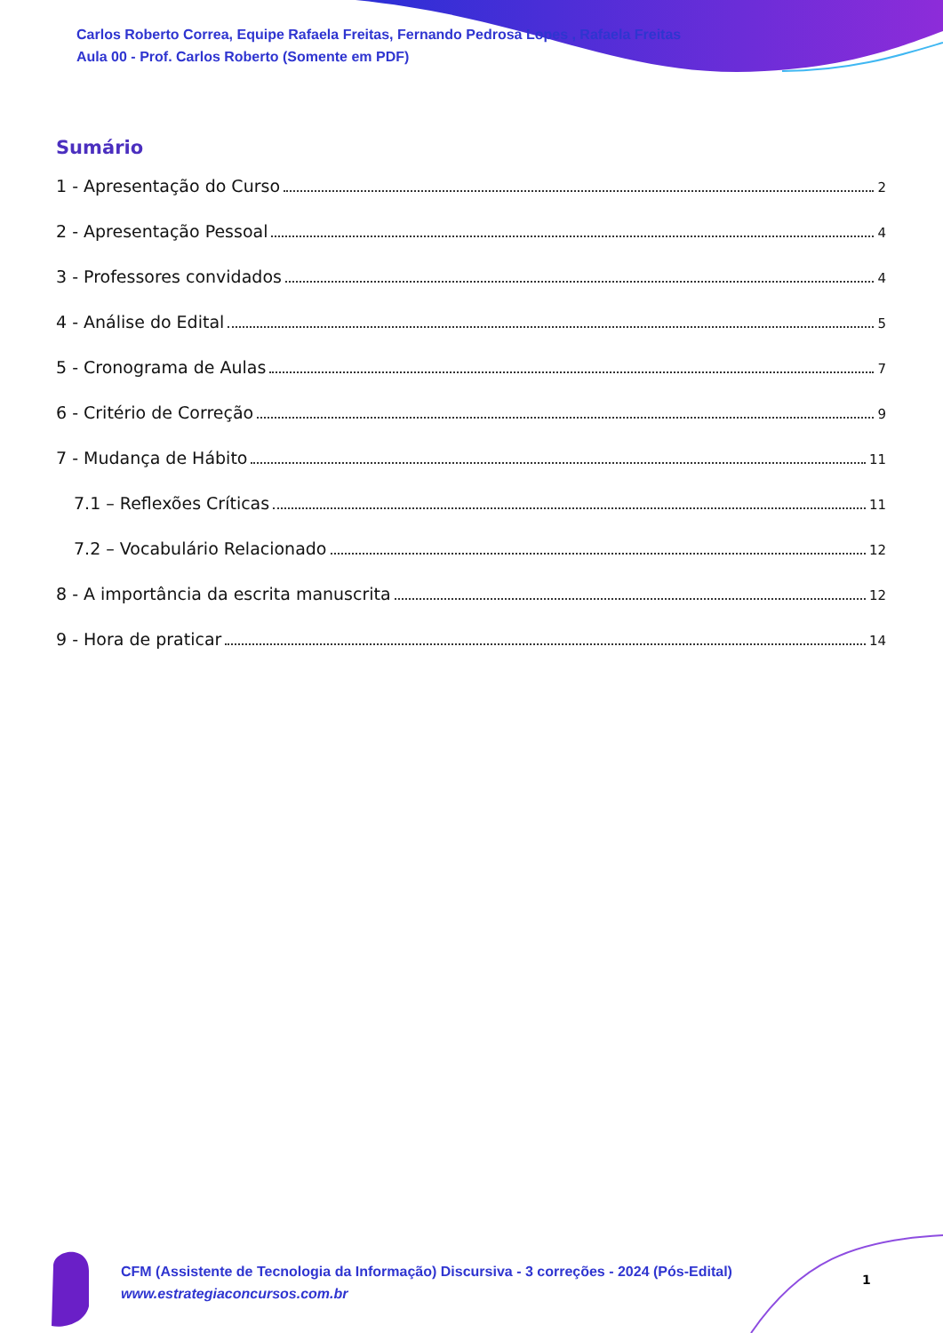Carlos Roberto Correa, Equipe Rafaela Freitas, Fernando Pedrosa Lopes , Rafaela Freitas
Aula 00 - Prof. Carlos Roberto (Somente em PDF)
Sumário
1 - Apresentação do Curso 2
2 - Apresentação Pessoal 4
3 - Professores convidados 4
4 - Análise do Edital 5
5 - Cronograma de Aulas 7
6 - Critério de Correção 9
7 - Mudança de Hábito 11
7.1 – Reflexões Críticas 11
7.2 – Vocabulário Relacionado 12
8 - A importância da escrita manuscrita 12
9 - Hora de praticar 14
CFM (Assistente de Tecnologia da Informação) Discursiva - 3 correções - 2024 (Pós-Edital)
www.estrategiaconcursos.com.br
1